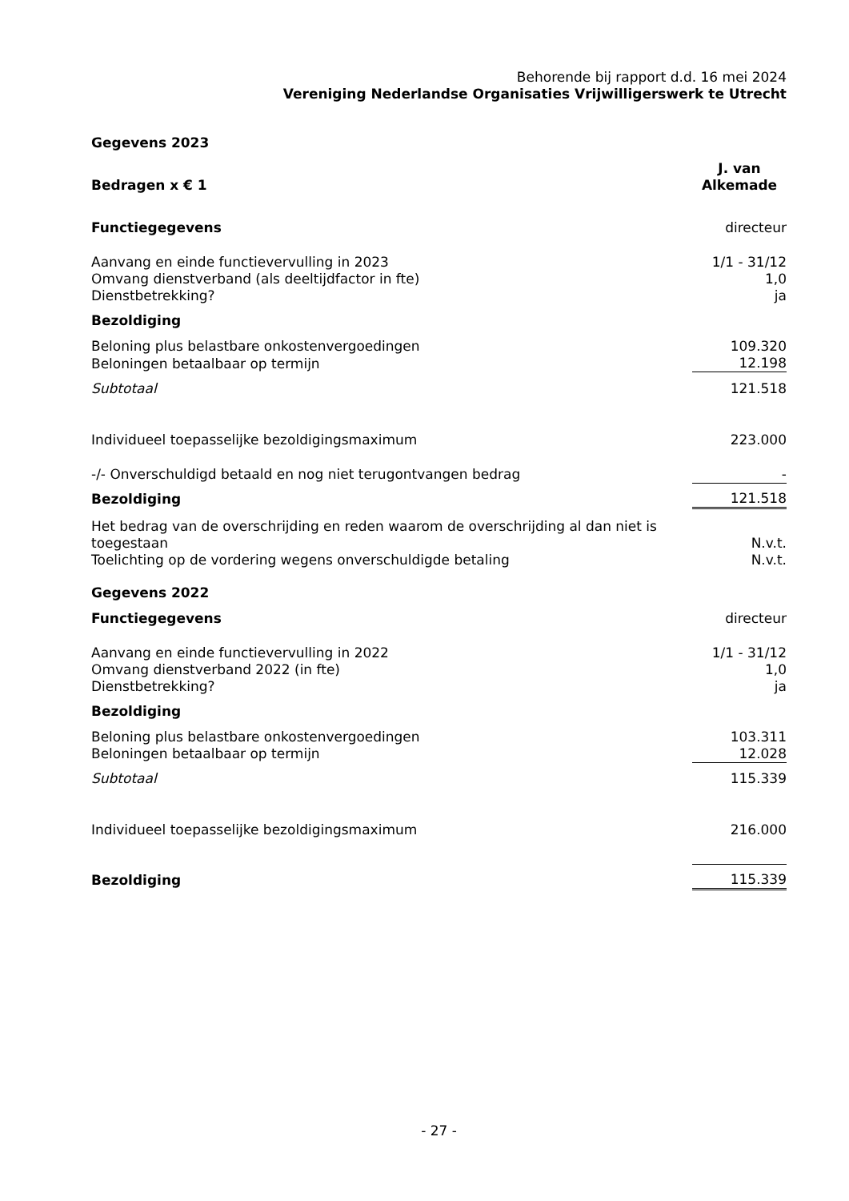Behorende bij rapport d.d. 16 mei 2024
Vereniging Nederlandse Organisaties Vrijwilligerswerk te Utrecht
| Gegevens 2023 | |
| Bedragen x € 1 | J. van Alkemade |
| Functiegegevens | directeur |
| Aanvang en einde functievervulling in 2023 | 1/1 - 31/12 |
| Omvang dienstverband (als deeltijdfactor in fte) | 1,0 |
| Dienstbetrekking? | ja |
| Bezoldiging | |
| Beloning plus belastbare onkostenvergoedingen | 109.320 |
| Beloningen betaalbaar op termijn | 12.198 |
| Subtotaal | 121.518 |
| Individueel toepasselijke bezoldigingsmaximum | 223.000 |
| -/- Onverschuldigd betaald en nog niet terugontvangen bedrag | - |
| Bezoldiging | 121.518 |
| Het bedrag van de overschrijding en reden waarom de overschrijding al dan niet is toegestaan | N.v.t. |
| Toelichting op de vordering wegens onverschuldigde betaling | N.v.t. |
| Gegevens 2022 | |
| Functiegegevens | directeur |
| Aanvang en einde functievervulling in 2022 | 1/1 - 31/12 |
| Omvang dienstverband 2022 (in fte) | 1,0 |
| Dienstbetrekking? | ja |
| Bezoldiging | |
| Beloning plus belastbare onkostenvergoedingen | 103.311 |
| Beloningen betaalbaar op termijn | 12.028 |
| Subtotaal | 115.339 |
| Individueel toepasselijke bezoldigingsmaximum | 216.000 |
| Bezoldiging | 115.339 |
- 27 -